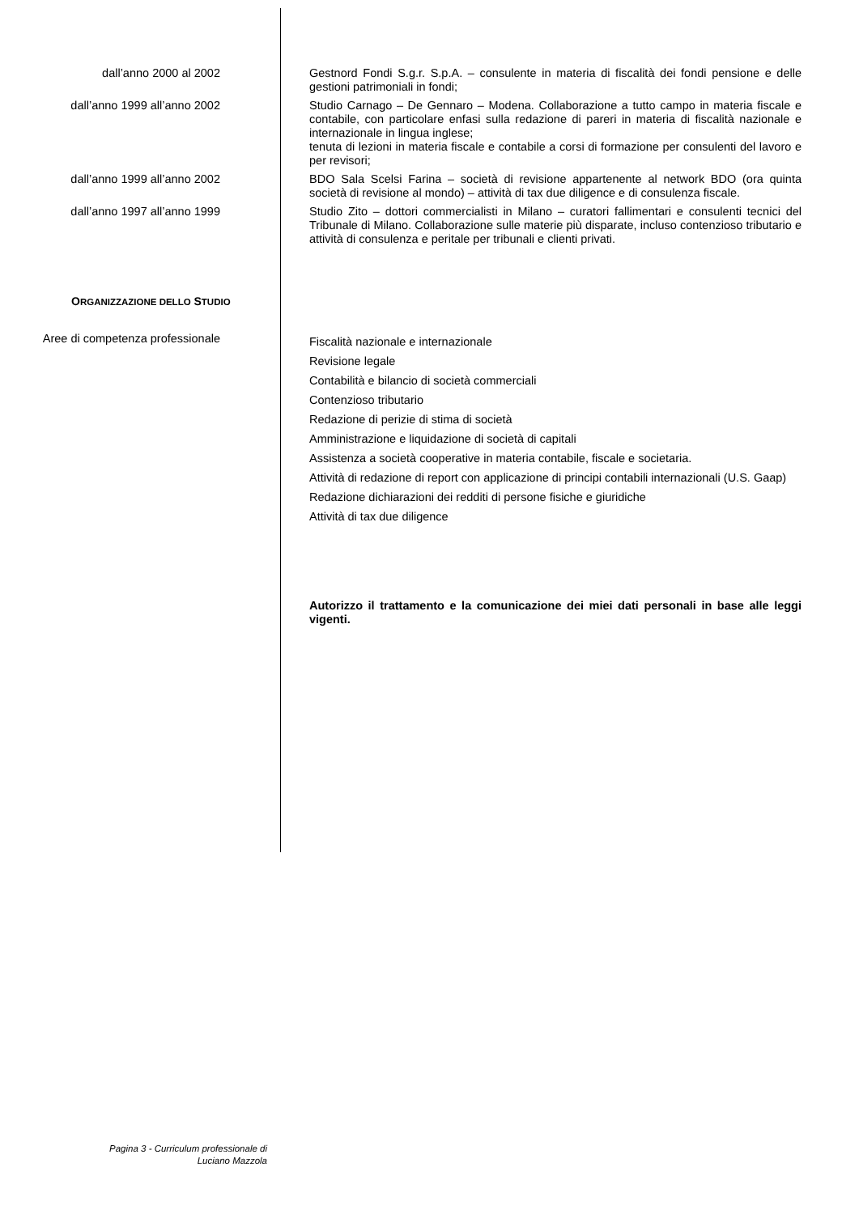dall’anno 2000 al 2002
Gestnord Fondi S.g.r. S.p.A. – consulente in materia di fiscalità dei fondi pensione e delle gestioni patrimoniali in fondi;
dall’anno 1999 all’anno 2002
Studio Carnago – De Gennaro – Modena. Collaborazione a tutto campo in materia fiscale e contabile, con particolare enfasi sulla redazione di pareri in materia di fiscalità nazionale e internazionale in lingua inglese;
tenuta di lezioni in materia fiscale e contabile a corsi di formazione per consulenti del lavoro e per revisori;
dall’anno 1999 all’anno 2002
BDO Sala Scelsi Farina – società di revisione appartenente al network BDO (ora quinta società di revisione al mondo) – attività di tax due diligence e di consulenza fiscale.
dall’anno 1997 all’anno 1999
Studio Zito – dottori commercialisti in Milano – curatori fallimentari e consulenti tecnici del Tribunale di Milano. Collaborazione sulle materie più disparate, incluso contenzioso tributario e attività di consulenza e peritale per tribunali e clienti privati.
ORGANIZZAZIONE DELLO STUDIO
Aree di competenza professionale
Fiscalità nazionale e internazionale
Revisione legale
Contabilità e bilancio di società commerciali
Contenzioso tributario
Redazione di perizie di stima di società
Amministrazione e liquidazione di società di capitali
Assistenza a società cooperative in materia contabile, fiscale e societaria.
Attività di redazione di report con applicazione di principi contabili internazionali (U.S. Gaap)
Redazione dichiarazioni dei redditi di persone fisiche e giuridiche
Attività di tax due diligence
Autorizzo il trattamento e la comunicazione dei miei dati personali in base alle leggi vigenti.
Pagina 3 - Curriculum professionale di
Luciano Mazzola